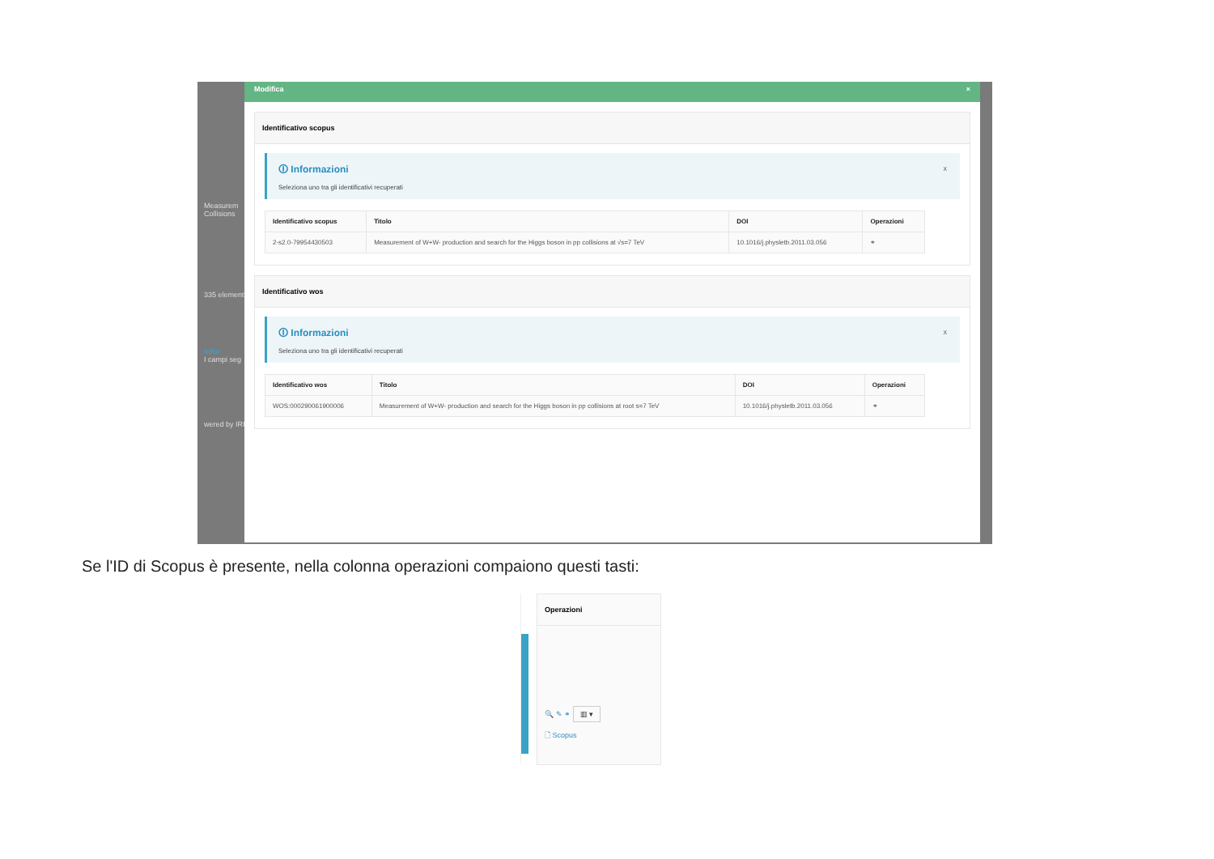Measurem Collisions
335 element
Infor
I campi seg
wered by IRIS
Modifica ×
Identificativo scopus
🛈 Informazioni
Seleziona uno tra gli identificativi recuperati
x
| Identificativo scopus | Titolo | DOI | Operazioni |
| --- | --- | --- | --- |
| 2-s2.0-79954430503 | Measurement of W+W- production and search for the Higgs boson in pp collisions at √s=7 TeV | 10.1016/j.physletb.2011.03.056 | ⚭ |
Identificativo wos
🛈 Informazioni
Seleziona uno tra gli identificativi recuperati
x
| Identificativo wos | Titolo | DOI | Operazioni |
| --- | --- | --- | --- |
| WOS:000290061900006 | Measurement of W+W- production and search for the Higgs boson in pp collisions at root s=7 TeV | 10.1016/j.physletb.2011.03.056 | ⚭ |
Se l'ID di Scopus è presente, nella colonna operazioni compaiono questi tasti:
Operazioni
🔍 ✎ ⚭ ▥ ▾
🗋 Scopus